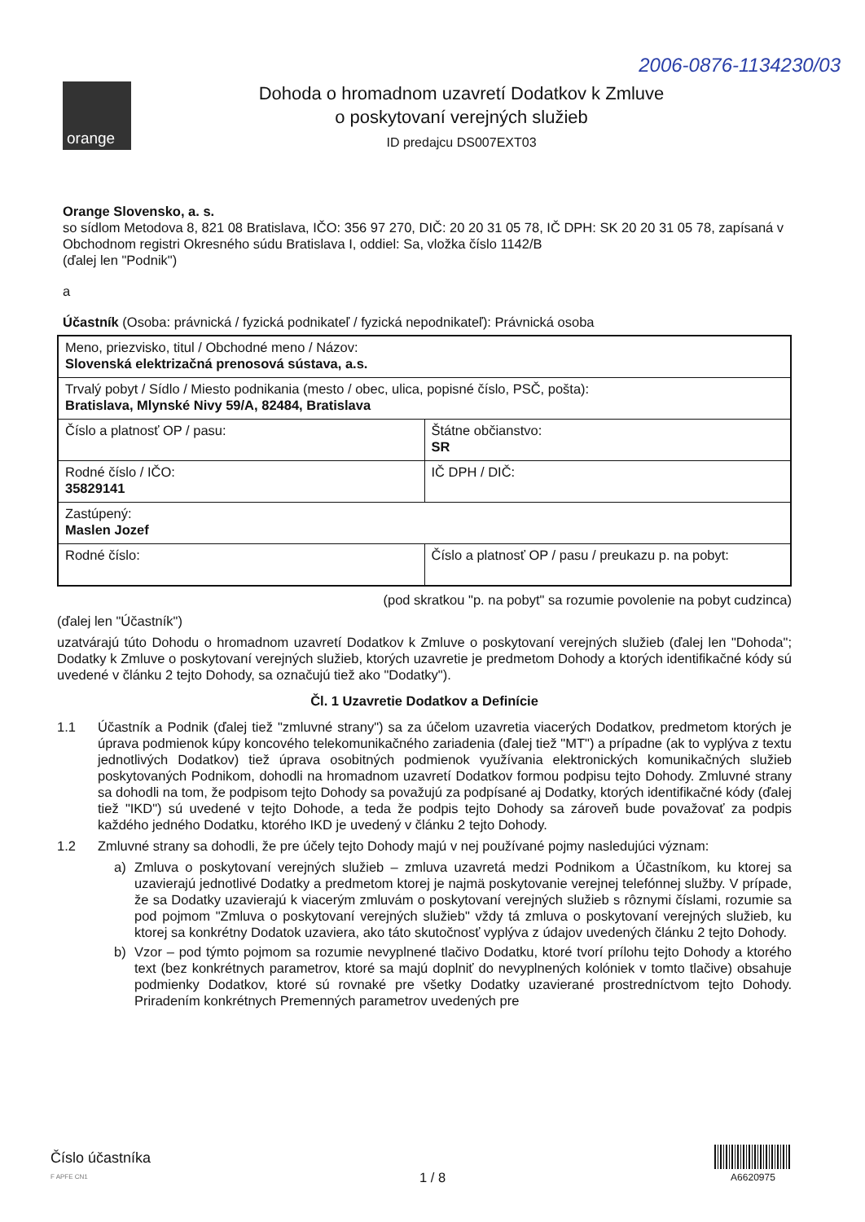2006-0876-1134230/03
orange
Dohoda o hromadnom uzavretí Dodatkov k Zmluve
o poskytovaní verejných služieb
ID predajcu DS007EXT03
Orange Slovensko, a. s.
so sídlom Metodova 8, 821 08 Bratislava, IČO: 356 97 270, DIČ: 20 20 31 05 78, IČ DPH: SK 20 20 31 05 78, zapísaná v Obchodnom registri Okresného súdu Bratislava I, oddiel: Sa, vložka číslo 1142/B
(ďalej len "Podnik")
a
Účastník (Osoba: právnická / fyzická podnikateľ / fyzická nepodnikateľ): Právnická osoba
| Meno, priezvisko, titul / Obchodné meno / Názov: Slovenská elektrizačná prenosová sústava, a.s. | |
| Trvalý pobyt / Sídlo / Miesto podnikania (mesto / obec, ulica, popisné číslo, PSČ, pošta): Bratislava, Mlynské Nivy 59/A, 82484, Bratislava | |
| Číslo a platnosť OP / pasu: | Štátne občianstvo: SR |
| Rodné číslo / IČO: 35829141 | IČ DPH / DIČ: |
| Zastúpený: Maslen Jozef | |
| Rodné číslo: | Číslo a platnosť OP / pasu / preukazu p. na pobyt: |
(pod skratkou "p. na pobyt" sa rozumie povolenie na pobyt cudzinca)
(ďalej len "Účastník")
uzatvárajú túto Dohodu o hromadnom uzavretí Dodatkov k Zmluve o poskytovaní verejných služieb (ďalej len "Dohoda"; Dodatky k Zmluve o poskytovaní verejných služieb, ktorých uzavretie je predmetom Dohody a ktorých identifikačné kódy sú uvedené v článku 2 tejto Dohody, sa označujú tiež ako "Dodatky").
Čl. 1 Uzavretie Dodatkov a Definície
1.1 Účastník a Podnik (ďalej tiež "zmluvné strany") sa za účelom uzavretia viacerých Dodatkov, predmetom ktorých je úprava podmienok kúpy koncového telekomunikačného zariadenia (ďalej tiež "MT") a prípadne (ak to vyplýva z textu jednotlivých Dodatkov) tiež úprava osobitných podmienok využívania elektronických komunikačných služieb poskytovaných Podnikom, dohodli na hromadnom uzavretí Dodatkov formou podpisu tejto Dohody. Zmluvné strany sa dohodli na tom, že podpisom tejto Dohody sa považujú za podpísané aj Dodatky, ktorých identifikačné kódy (ďalej tiež "IKD") sú uvedené v tejto Dohode, a teda že podpis tejto Dohody sa zároveň bude považovať za podpis každého jedného Dodatku, ktorého IKD je uvedený v článku 2 tejto Dohody.
1.2 Zmluvné strany sa dohodli, že pre účely tejto Dohody majú v nej používané pojmy nasledujúci význam:
a) Zmluva o poskytovaní verejných služieb – zmluva uzavretá medzi Podnikom a Účastníkom, ku ktorej sa uzavierajú jednotlivé Dodatky a predmetom ktorej je najmä poskytovanie verejnej telefónnej služby. V prípade, že sa Dodatky uzavierajú k viacerým zmluvám o poskytovaní verejných služieb s rôznymi číslami, rozumie sa pod pojmom "Zmluva o poskytovaní verejných služieb" vždy tá zmluva o poskytovaní verejných služieb, ku ktorej sa konkrétny Dodatok uzaviera, ako táto skutočnosť vyplýva z údajov uvedených článku 2 tejto Dohody.
b) Vzor – pod týmto pojmom sa rozumie nevyplnené tlačivo Dodatku, ktoré tvorí prílohu tejto Dohody a ktorého text (bez konkrétnych parametrov, ktoré sa majú doplniť do nevyplnených kolóniek v tomto tlačive) obsahuje podmienky Dodatkov, ktoré sú rovnaké pre všetky Dodatky uzavierané prostredníctvom tejto Dohody. Priradením konkrétnych Premenných parametrov uvedených pre
Číslo účastníka
F APFE CN1
1 / 8
A6620975